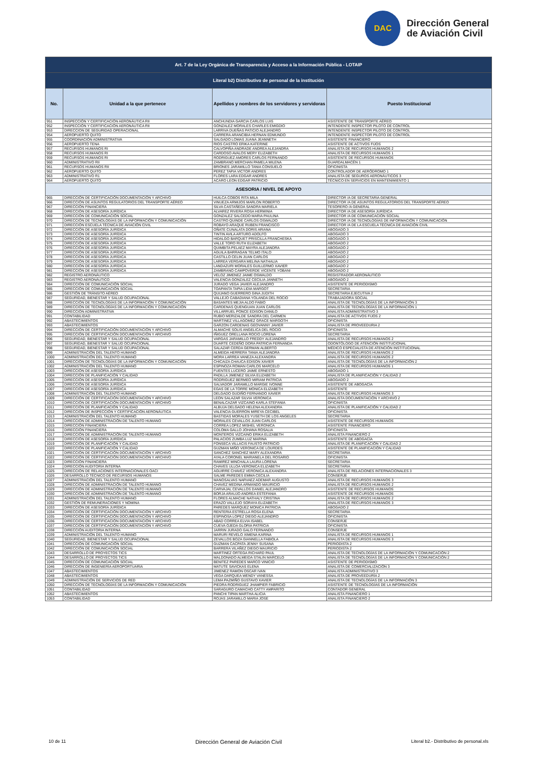DAC
Dirección General
de Aviación Civil
| Art. 7 de la Ley Orgánica de Transparencia y Acceso a la Información Pública - LOTAIP | | | |
| Literal b2) Distributivo de personal de la institución | | | |
| No. | Unidad a la que pertenece | Apellidos y nombres de los servidores y servidoras | Puesto Institucional |
| 951 | INSPECCIÓN Y CERTIFICACIÓN AERONÁUTICA RII | ANCHUNDIA GARCIA CARLOS LUIS | ASISTENTE DE TRANSPORTE AÉREO |
| 952 | INSPECCIÓN Y CERTIFICACIÓN AERONÁUTICA RII | GONZALEZ MORALES CHARLES EMIGDIO | INTENDENTE INSPECTOR PILOTO DE CONTROL |
| 953 | DIRECCION DE SEGURIDAD OPERACIONAL | LARRIVA DUEÑAS PATICIO ALEJANDRO | INTENDENTE INSPECTOR PILOTO DE CONTROL |
| 954 | AEROPUERTO QUITO | CARRERA ARANCIBIA HERNAN EDMUNDO | INTENDENTE INSPECTOR PILOTO DE CONTROL |
| 955 | COORDINACIÓN ADMINISTRATIVA | SALGADO LOMAS JUANA JEANNETH | ASISTENTE FINANCIERO |
| 956 | AEROPUERTO TENA | RIOS CASTRO ERIKA KATERINE | ASISTENTE DE ACTIVOS FIJOS |
| 957 | RECURSOS HUMANOS RI | CALVOPIÑA ANDRADE ANDREA ALEJANDRA | ANALISTA DE RECURSOS HUMANOS 2 |
| 958 | RECURSOS HUMANOS RI | CARDOSO AVALOS MERY ELIZABETH | ANALISTA DE RECURSOS HUMANOS 1 |
| 959 | RECURSOS HUMANOS RI | RODRIGUEZ AMORES CARLOS FERNANDO | ASISTENTE DE RECURSOS HUMANOS |
| 960 | ADMINISTRATIVO RII | ZAMBRANO MERCHAN PAMELA MILENA | GUARDALMACÉN 1 |
| 961 | RECURSOS HUMANOS RII | BRIONES JARAMILLO TANIA CONSUELO | OFICINISTA |
| 962 | AEROPUERTO QUITO | PEREZ TAPIA VICTOR ANDRES | CONTROLADOR DE AERÓDROMO 1 |
| 963 | ADMINISTRATIVO R1 | FLORES LARA EDGAR ANDRES | ANALISTA DE SEGUROS AERONÁUTICOS 3 |
| 964 | AEROPUERTO QUITO | ACARO LEON EDGAR PATRICIO | TÉCNICO EN SERVICIOS EN MANTENIMIENTO 1 |
| ASESORIA / NIVEL DE APOYO | | | |
| 965 | DIRECCIÓN DE CERTIFICACIÓN DOCUMENTACIÓN Y ARCHIVO | HUILCA COBOS RITA MILA | DIRECTOR /A DE SECRETARIA GENERAL |
| 966 | DIRECCIÓN DE ASUNTOS REGULATORIOS DEL TRANSPORTE AÉREO | VINUEZA ARMIJOS MARLON ROBERTO | DIRECTOR /A DE ASUNTOS REGULATORIOS DEL TRANSPORTE AÉREO |
| 967 | DIRECCIÓN FINANCIERA | SILVA CASTAÑEDA SANDRA MARIELA | TESORERO /A GENERAL |
| 968 | DIRECCIÓN DE ASESORÍA JURÍDICA | ALVAREZ RIVERA ROSA HERMINIA | DIRECTOR /A DE ASESORÍA JURÍDICA |
| 969 | DIRECCIÓN DE COMUNICACIÓN SOCIAL | GONZALEZ SALCEDO MARIA PAULINA | DIRECTOR /A DE COMUNICACIÓN SOCIAL |
| 970 | DIRECCIÓN DE TECNOLOGÍAS DE LA INFORMACIÓN Y COMUNICACIÓN | CASTRO QUINDE CARLOS OSWALDO | DIRECTOR /A DE TECNOLOGÍAS DE INFORMACIÓN Y COMUNICACIÓN |
| 971 | DIRECCIÓN ESCUELA TÉCNICA DE AVIACIÓN CIVIL | ROBAYO ARAQUE RUBEN FRANCISCO | DIRECTOR /A DE LA ESCUELA TÉCNICA DE AVIACIÓN CIVIL |
| 972 | DIRECCIÓN DE ASESORÍA JURÍDICA | OÑATE CUNALATA DORIS ARIANA | ABOGADO 3 |
| 973 | DIRECCIÓN DE ASESORÍA JURÍDICA | TINTIN AVILA ARTURO ADOLFO | ABOGADO 3 |
| 974 | DIRECCIÓN DE ASESORÍA JURÍDICA | HIDALGO BARQUET PRISCILLA FRANCHESKA | ABOGADO 3 |
| 975 | DIRECCIÓN DE ASESORÍA JURÍDICA | VALLE TORO RUTH ELIZABETH | ABOGADO 2 |
| 976 | DIRECCIÓN DE ASESORÍA JURÍDICA | QUIMBITA PELAEZ MAYRA ALEJANDRA | ABOGADO 2 |
| 977 | DIRECCIÓN DE ASESORÍA JURÍDICA | AGUILA BARRAGAN TELMO ITALO | ABOGADO 2 |
| 978 | DIRECCIÓN DE ASESORÍA JURÍDICA | CASTILLO CELIN JUAN CARLOS | ABOGADO 2 |
| 979 | DIRECCIÓN DE ASESORÍA JURÍDICA | LARREA VERGARA MELINA NATHALIA | ABOGADO 2 |
| 980 | DIRECCIÓN DE ASESORÍA JURÍDICA | LANDAZURI MORALES GUILLERMO XAVIER | ABOGADO 2 |
| 981 | DIRECCIÓN DE ASESORÍA JURÍDICA | ZAMBRANO CAMPOVERDE VICENTE YOBANI | ABOGADO 2 |
| 982 | REGISTRO AERONÁUTICO | VELOZ JIMENEZ JAIME OSWALDO | REGISTRADOR AERONÁUTICO |
| 983 | REGISTRO AERONÁUTICO | VALENCIA GONZALEZ CECILIA JANNETH | ABOGADO 2 |
| 984 | DIRECCIÓN DE COMUNICACIÓN SOCIAL | JURADO VEGA JAVIER ALEJANDRO | ASISTENTE DE PERIODISMO |
| 985 | DIRECCIÓN DE COMUNICACIÓN SOCIAL | TOAPANTA TAPIA LIDIA MARGOT | SECRETARIA |
| 986 | GESTIÓN DE TRÁNSITO AÉREO | QUIJANO GUERRERO GINA JUDITH | SECRETARIA EJECUTIVA 2 |
| 987 | SEGURIDAD, BIENESTAR Y SALUD OCUPACIONAL | VALLEJO CABADIANA YOLANDA DEL ROCIO | TRABAJADORA SOCIAL |
| 988 | DIRECCIÓN DE TECNOLOGÍAS DE LA INFORMACIÓN Y COMUNICACIÓN | BASANTES MEJIA ALDO FABIO | ANALISTA DE TECNOLOGÍAS DE LA INFORMACIÓN 3 |
| 989 | DIRECCIÓN DE TECNOLOGÍAS DE LA INFORMACIÓN Y COMUNICACIÓN | CARDENAS QUENGUAN JUAN CARLOS | ANALISTA DE TECNOLOGÍAS DE LA INFORMACIÓN 1 |
| 990 | DIRECCIÓN ADMINISTRATIVA | VILLARRUEL PONCE EDISON DANILO | ANALISTA ADMINISTRATIVO 3 |
| 991 | CONTABILIDAD | RUBIO MERIZALDE SANDRA DEL CARMEN | ANALISTA DE ACTIVOS FIJOS 2 |
| 992 | ABASTECIMIENTOS | MARTINEZ VILLAGOMEZ GRACE MARGOTH | OFICINISTA |
| 993 | ABASTECIMIENTOS | GARZON CARDENAS GEOVANNY JAVIER | ANALISTA DE PROVEEDURIA 2 |
| 994 | DIRECCIÓN DE CERTIFICACIÓN DOCUMENTACIÓN Y ARCHIVO | ALMACHE SOLIS ANGELICA DEL ROCIO | OFICINISTA |
| 995 | DIRECCIÓN DE CERTIFICACIÓN DOCUMENTACIÓN Y ARCHIVO | IÑIGUEZ ORELLANA ROCIO LORENA | SECRETARIA |
| 996 | SEGURIDAD, BIENESTAR Y SALUD OCUPACIONAL | VARGAS JARAMILLO FREDDY ALEJANDRO | ANALISTA DE RECURSOS HUMANOS 2 |
| 997 | SEGURIDAD, BIENESTAR Y SALUD OCUPACIONAL | DUARTE CEDEÑO DORA PATRICIA FERNANDA | ODONTÓLOGO DE ATENCIÓN INSTITUCIONAL |
| 998 | SEGURIDAD, BIENESTAR Y SALUD OCUPACIONAL | SALAZAR CERDA GERMAN ALBERTO | MÉDICO ESPECIALISTA DE ATENCIÓN INSTITUCIONAL |
| 999 | ADMINISTRACIÓN DEL TALENTO HUMANO | ALMEIDA HERRERA TANIA ALEJANDRA | ANALISTA DE RECURSOS HUMANOS 2 |
| 1000 | ADMINISTRACIÓN DEL TALENTO HUMANO | MORA LARREA VANEZA ALEXANDRA | ANALISTA DE RECURSOS HUMANOS 2 |
| 1001 | DIRECCIÓN DE TECNOLOGÍAS DE LA INFORMACIÓN Y COMUNICACIÓN | CHICAIZA CHAUCA EDISON XAVIER | ANALISTA DE TECNOLOGÍAS DE LA INFORMACIÓN 2 |
| 1002 | ADMINISTRACIÓN DEL TALENTO HUMANO | ESPINOZA ROMAN CARLOS MARCELO | ANALISTA DE RECURSOS HUMANOS 1 |
| 1003 | DIRECCIÓN DE ASESORÍA JURÍDICA | FUENTES LUCERO JAIME ERNESTO | ABOGADO 1 |
| 1004 | DIRECCIÓN DE PLANIFICACIÓN Y CALIDAD | PADILLA JIMENEZ SILVIA ELIZABETH | ANALISTA DE PLANIFICACIÓN Y CALIDAD 2 |
| 1005 | DIRECCIÓN DE ASESORÍA JURÍDICA | RODRIGUEZ BERMEO MIRIAM PATRICIA | ABOGADO 2 |
| 1006 | DIRECCIÓN DE ASESORÍA JURÍDICA | SALVADOR JARAMILLO MARGIE IVONNE | ASISTENTE DE ABOGACÍA |
| 1007 | DIRECCIÓN DE ASESORÍA JURÍDICA | EGAS DE LA TORRE MONICA ELIZABETH | ASISTENTE |
| 1008 | ADMINISTRACIÓN DEL TALENTO HUMANO | DELGADO GUDIÑO FERNANDO XAVIER | ANALISTA DE RECURSOS HUMANOS 3 |
| 1009 | DIRECCIÓN DE CERTIFICACIÓN DOCUMENTACIÓN Y ARCHIVO | LEON SALAZAR SILVIA VERONICA | ANALISTA DOCUMENTACIÓN Y ARCHIVO 2 |
| 1010 | DIRECCIÓN DE CERTIFICACIÓN DOCUMENTACIÓN Y ARCHIVO | BENALCAZAR VIZCAINO KARLA STEFANIA | OFICINISTA |
| 1011 | DIRECCIÓN DE PLANIFICACIÓN Y CALIDAD | ALBUJA DELGADO HELENA ALEXANDRA | ANALISTA DE PLANIFICACIÓN Y CALIDAD 2 |
| 1012 | DIRECCIÓN DE INSPECCIÓN Y CERTIFICACIÓN AERONÁUTICA | VALENCIA GUERRON MIREYA CECIBEL | OFICINISTA |
| 1013 | ADMINISTRACIÓN DEL TALENTO HUMANO | BASTIDAS MORALES YUSETH DE LOS ANGELES | SECRETARIA |
| 1014 | DIRECCIÓN DE ADMINISTRACIÓN DE TALENTO HUMANO | MORALES CEVALLOS JUAN CARLOS | ASISTENTE DE RECURSOS HUMANOS |
| 1015 | DIRECCIÓN FINANCIERA | CORREA LOPEZ MISHEL VERONICA | ASISTENTE FINANCIERO |
| 1016 | DIRECCIÓN FINANCIERA | COLOMA GALLO JOHANA ROSALIA | OFICINISTA |
| 1017 | DIRECCIÓN DE ADMINISTRACIÓN DE TALENTO HUMANO | MONTEROS VIZCAINO ERIKA ELIZABETH | ANALISTA FINANCIERO 2 |
| 1018 | DIRECCIÓN DE ASESORÍA JURÍDICA | PALACIOS ZUMBA LUZ MARINA | ASISTENTE DE ABOGACÍA |
| 1019 | DIRECCIÓN DE PLANIFICACIÓN Y CALIDAD | FONSECA VILLACIS FAUSTO PATRICIO | ANALISTA DE PLANIFICACIÓN Y CALIDAD 2 |
| 1020 | DIRECCIÓN DE PLANIFICACIÓN Y CALIDAD | GUZMAN MIÑO VERONICA DE LOURDES | ASISTENTE DE PLANIFICACIÓN Y CALIDAD |
| 1021 | DIRECCIÓN DE CERTIFICACIÓN DOCUMENTACIÓN Y ARCHIVO | SANCHEZ SANCHEZ MARY ALEXANDRA | SECRETARIA |
| 1022 | DIRECCIÓN DE CERTIFICACIÓN DOCUMENTACIÓN Y ARCHIVO | AYALA CORONEL MARIANELA DEL ROSARIO | OFICINISTA |
| 1023 | DIRECCIÓN FINANCIERA | RAMIREZ MINCHALA LAURA LORENA | SECRETARIA |
| 1024 | DIRECCIÓN AUDITORIA INTERNA | CHAVES ULLOA VERONICA ELIZABETH | SECRETARIA |
| 1025 | DIRECCIÓN DE RELACIONES INTERNACIONALES OACI | AGUIRRE CHAVEZ VERONICA ALEXANDRA | ANALISTA DE RELACIONES INTERNACIONALES 3 |
| 1026 | DESARROLLO TÉCNICO DE RECURSOS HUMANOS | SALME PAREDES EMMA CECILIA | CONSERJE |
| 1027 | ADMINISTRACIÓN DEL TALENTO HUMANO | MANOSALVAS NARVAEZ ADEMAR AUGUSTO | ANALISTA DE RECURSOS HUMANOS 3 |
| 1028 | DIRECCIÓN DE ADMINISTRACIÓN DE TALENTO HUMANO | CHAVEZ MEDINA ARMANDO MAURICIO | ANALISTA DE RECURSOS HUMANOS 2 |
| 1029 | DIRECCIÓN DE ADMINISTRACIÓN DE TALENTO HUMANO | CARVAJAL CEVALLOS DANIEL ALEJANDRO | ASISTENTE DE RECURSOS HUMANOS |
| 1030 | DIRECCIÓN DE ADMINISTRACIÓN DE TALENTO HUMANO | BORJA ARAUJO ANDREA ESTEFANIA | ASISTENTE DE RECURSOS HUMANOS |
| 1031 | ADMINISTRACIÓN DEL TALENTO HUMANO | FLORES ALMACHE NATHALY CRISTINA | ANALISTA DE RECURSOS HUMANOS 2 |
| 1032 | GESTIÓN DE REMUNERACIONES Y NOMINA | ERAZO VALLEJO SORAYA ELIZABETH | ANALISTA DE RECURSOS HUMANOS 3 |
| 1033 | DIRECCIÓN DE ASESORÍA JURÍDICA | PAREDES MARQUEZ MONICA PATRICIA | ABOGADO 2 |
| 1034 | DIRECCIÓN DE CERTIFICACIÓN DOCUMENTACIÓN Y ARCHIVO | RENTERIA ESTRELLA ROSA ELENA | SECRETARIA |
| 1035 | DIRECCIÓN DE CERTIFICACIÓN DOCUMENTACIÓN Y ARCHIVO | ESPINOSA LOPEZ DIEGO ALEJANDRO | OFICINISTA |
| 1036 | DIRECCIÓN DE CERTIFICACIÓN DOCUMENTACIÓN Y ARCHIVO | ABAD CORREA ELVIA ISABEL | CONSERJE |
| 1037 | DIRECCIÓN DE CERTIFICACIÓN DOCUMENTACIÓN Y ARCHIVO | CUEVA OJEDA GLORIA PATRICIA | OFICINISTA |
| 1038 | DIRECCIÓN AUDITORIA INTERNA | JARRIN JURADO GALO FERNANDO | CONSERJE |
| 1039 | ADMINISTRACIÓN DEL TALENTO HUMANO | MARURI REVELO XIMENA KARINA | ANALISTA DE RECURSOS HUMANOS 1 |
| 1040 | SEGURIDAD, BIENESTAR Y SALUD OCUPACIONAL | ZEVALLOS BOZA GIANNELLA FABIOLA | ANALISTA DE RECURSOS HUMANOS 3 |
| 1041 | DIRECCIÓN DE COMUNICACIÓN SOCIAL | GUZMAN CACPATA JENNY SUSANA | PERIODISTA 2 |
| 1042 | DIRECCIÓN DE COMUNICACIÓN SOCIAL | BARRERA VILAÑEZ DIEGO MAURICIO | PERIODISTA 2 |
| 1043 | DESARROLLO DE PROYECTOS TICS | MARTINEZ ORTEGA RICHARD PAUL | ANALISTA DE TECNOLOGÍAS DE LA INFORMACIÓN Y COMUNICACIÓN 2 |
| 1044 | DESARROLLO DE PROYECTOS TICS | MALDONADO ALMEIDA STALIN MARCELO | ANALISTA DE TECNOLOGÍAS DE LA INFORMACIÓN Y COMUNICACIÓN 2 |
| 1045 | DIRECCIÓN DE COMUNICACIÓN SOCIAL | BENITEZ PAREDES MARCO VINICIO | ASISTENTE DE PERIODISMO |
| 1046 | DIRECCIÓN DE INGENIERÍA AEROPORTUARIA | MATUTE SAVICKAS ELENA | ANALISTA DE COMERCIALIZACIÓN 3 |
| 1047 | ABASTECIMIENTOS | JIMENEZ RAMON OSCAR IVAN | ANALISTA ADMINISTRATIVO 3 |
| 1048 | ABASTECIMIENTOS | VEGA DARQUEA WENDY VANESSA | ANALISTA DE PROVEEDURÍA 2 |
| 1049 | ADMINISTRACIÓN DE SERVICIOS DE RED | LEMA PAZMIÑO GUSTAVO XAVIER | ANALISTA DE TECNOLOGÍAS DE LA INFORMACIÓN 3 |
| 1050 | DIRECCIÓN DE TECNOLOGÍAS DE LA INFORMACIÓN Y COMUNICACIÓN | PIEDRA RODRIGUEZ JHAMPIER FABRICIO | ASISTENTE DE TECNOLOGÍAS DE LA INFORMACIÓN |
| 1051 | CONTABILIDAD | SARAGURO CAMACHO CATTY AMPARITO | CONTADOR GENERAL |
| 1052 | ABASTECIMIENTOS | PANCHI TIPAN MARTHA ALICIA | ANALISTA FINANCIERO 1 |
| 1053 | CONTABILIDAD | ROJAS JARAMILLO MARIA JOSE | ANALISTA FINANCIERO 2 |
10 de 11 Dirección General de Aviación Civil Literal b2.- Distributivo de personal.xls